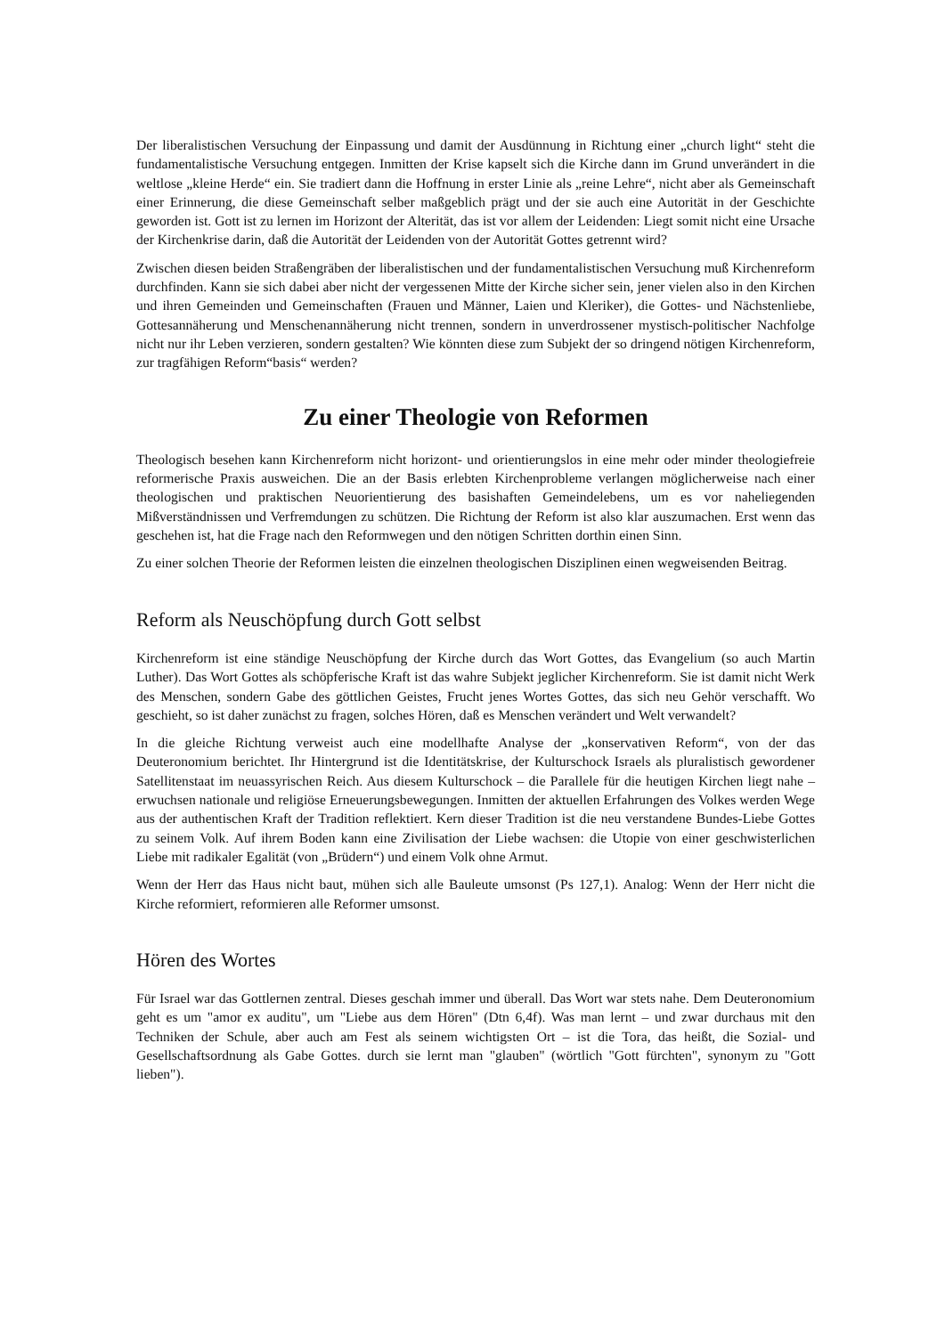Der liberalistischen Versuchung der Einpassung und damit der Ausdünnung in Richtung einer „church light“ steht die fundamentalistische Versuchung entgegen. Inmitten der Krise kapselt sich die Kirche dann im Grund unverändert in die weltlose „kleine Herde“ ein. Sie tradiert dann die Hoffnung in erster Linie als „reine Lehre“, nicht aber als Gemeinschaft einer Erinnerung, die diese Gemeinschaft selber maßgeblich prägt und der sie auch eine Autorität in der Geschichte geworden ist. Gott ist zu lernen im Horizont der Alterität, das ist vor allem der Leidenden: Liegt somit nicht eine Ursache der Kirchenkrise darin, daß die Autorität der Leidenden von der Autorität Gottes getrennt wird?
Zwischen diesen beiden Straßengräben der liberalistischen und der fundamentalistischen Versuchung muß Kirchenreform durchfinden. Kann sie sich dabei aber nicht der vergessenen Mitte der Kirche sicher sein, jener vielen also in den Kirchen und ihren Gemeinden und Gemeinschaften (Frauen und Männer, Laien und Kleriker), die Gottes- und Nächstenliebe, Gottesannäherung und Menschenannäherung nicht trennen, sondern in unverdrossener mystisch-politischer Nachfolge nicht nur ihr Leben verzieren, sondern gestalten? Wie könnten diese zum Subjekt der so dringend nötigen Kirchenreform, zur tragfähigen Reform“basis“ werden?
Zu einer Theologie von Reformen
Theologisch besehen kann Kirchenreform nicht horizont- und orientierungslos in eine mehr oder minder theologiefreie reformerische Praxis ausweichen. Die an der Basis erlebten Kirchenprobleme verlangen möglicherweise nach einer theologischen und praktischen Neuorientierung des basishaften Gemeindelebens, um es vor naheliegenden Mißverständnissen und Verfremdungen zu schützen. Die Richtung der Reform ist also klar auszumachen. Erst wenn das geschehen ist, hat die Frage nach den Reformwegen und den nötigen Schritten dorthin einen Sinn.
Zu einer solchen Theorie der Reformen leisten die einzelnen theologischen Disziplinen einen wegweisenden Beitrag.
Reform als Neuschöpfung durch Gott selbst
Kirchenreform ist eine ständige Neuschöpfung der Kirche durch das Wort Gottes, das Evangelium (so auch Martin Luther). Das Wort Gottes als schöpferische Kraft ist das wahre Subjekt jeglicher Kirchenreform. Sie ist damit nicht Werk des Menschen, sondern Gabe des göttlichen Geistes, Frucht jenes Wortes Gottes, das sich neu Gehör verschafft. Wo geschieht, so ist daher zunächst zu fragen, solches Hören, daß es Menschen verändert und Welt verwandelt?
In die gleiche Richtung verweist auch eine modellhafte Analyse der „konservativen Reform“, von der das Deuteronomium berichtet. Ihr Hintergrund ist die Identitätskrise, der Kulturschock Israels als pluralistisch gewordener Satellitenstaat im neuassyrischen Reich. Aus diesem Kulturschock – die Parallele für die heutigen Kirchen liegt nahe – erwuchsen nationale und religiöse Erneuerungsbewegungen. Inmitten der aktuellen Erfahrungen des Volkes werden Wege aus der authentischen Kraft der Tradition reflektiert. Kern dieser Tradition ist die neu verstandene Bundes-Liebe Gottes zu seinem Volk. Auf ihrem Boden kann eine Zivilisation der Liebe wachsen: die Utopie von einer geschwisterlichen Liebe mit radikaler Egalität (von „Brüdern“) und einem Volk ohne Armut.
Wenn der Herr das Haus nicht baut, mühen sich alle Bauleute umsonst (Ps 127,1). Analog: Wenn der Herr nicht die Kirche reformiert, reformieren alle Reformer umsonst.
Hören des Wortes
Für Israel war das Gottlernen zentral. Dieses geschah immer und überall. Das Wort war stets nahe. Dem Deuteronomium geht es um "amor ex auditu", um "Liebe aus dem Hören" (Dtn 6,4f). Was man lernt – und zwar durchaus mit den Techniken der Schule, aber auch am Fest als seinem wichtigsten Ort – ist die Tora, das heißt, die Sozial- und Gesellschaftsordnung als Gabe Gottes. durch sie lernt man "glauben" (wörtlich "Gott fürchten", synonym zu "Gott lieben").